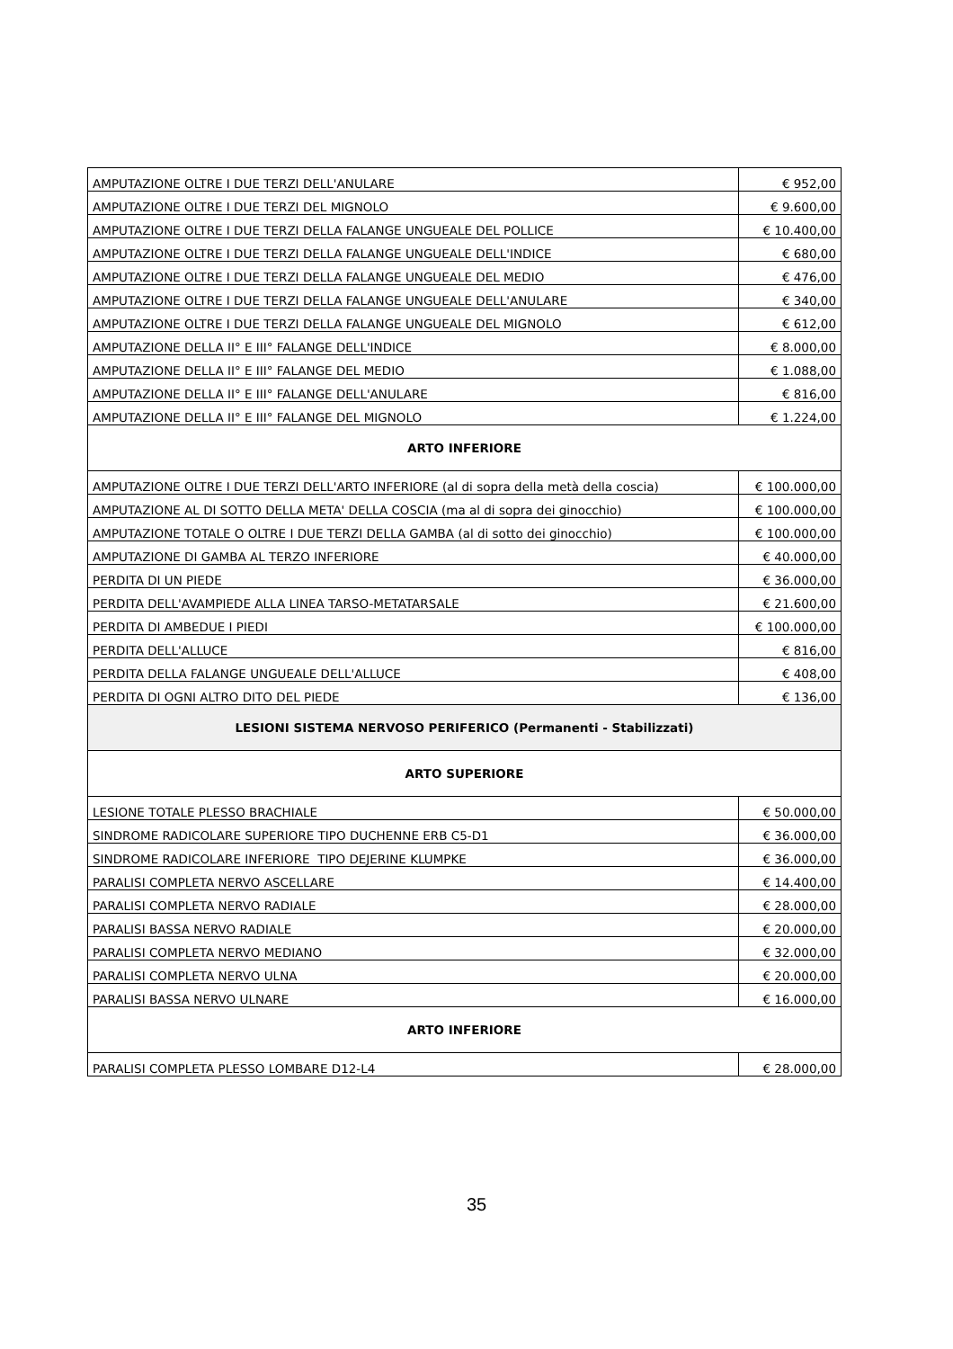| AMPUTAZIONE OLTRE I DUE TERZI DELL'ANULARE | € 952,00 |
| AMPUTAZIONE OLTRE I DUE TERZI DEL MIGNOLO | € 9.600,00 |
| AMPUTAZIONE OLTRE I DUE TERZI DELLA FALANGE UNGUEALE DEL POLLICE | € 10.400,00 |
| AMPUTAZIONE OLTRE I DUE TERZI DELLA FALANGE UNGUEALE DELL'INDICE | € 680,00 |
| AMPUTAZIONE OLTRE I DUE TERZI DELLA FALANGE UNGUEALE DEL MEDIO | € 476,00 |
| AMPUTAZIONE OLTRE I DUE TERZI DELLA FALANGE UNGUEALE DELL'ANULARE | € 340,00 |
| AMPUTAZIONE OLTRE I DUE TERZI DELLA FALANGE UNGUEALE DEL MIGNOLO | € 612,00 |
| AMPUTAZIONE DELLA II° E III° FALANGE DELL'INDICE | € 8.000,00 |
| AMPUTAZIONE DELLA II° E III° FALANGE DEL MEDIO | € 1.088,00 |
| AMPUTAZIONE DELLA II° E III° FALANGE DELL'ANULARE | € 816,00 |
| AMPUTAZIONE DELLA II° E III° FALANGE DEL MIGNOLO | € 1.224,00 |
| ARTO INFERIORE | |
| AMPUTAZIONE OLTRE I DUE TERZI DELL'ARTO INFERIORE (al di sopra della metà della coscia) | € 100.000,00 |
| AMPUTAZIONE AL DI SOTTO DELLA META' DELLA COSCIA (ma al di sopra dei ginocchio) | € 100.000,00 |
| AMPUTAZIONE TOTALE O OLTRE I DUE TERZI DELLA GAMBA (al di sotto dei ginocchio) | € 100.000,00 |
| AMPUTAZIONE DI GAMBA AL TERZO INFERIORE | € 40.000,00 |
| PERDITA DI UN PIEDE | € 36.000,00 |
| PERDITA DELL'AVAMPIEDE ALLA LINEA TARSO-METATARSALE | € 21.600,00 |
| PERDITA DI AMBEDUE I PIEDI | € 100.000,00 |
| PERDITA DELL'ALLUCE | € 816,00 |
| PERDITA DELLA FALANGE UNGUEALE DELL'ALLUCE | € 408,00 |
| PERDITA DI OGNI ALTRO DITO DEL PIEDE | € 136,00 |
| LESIONI SISTEMA NERVOSO PERIFERICO (Permanenti - Stabilizzati) | |
| ARTO SUPERIORE | |
| LESIONE TOTALE PLESSO BRACHIALE | € 50.000,00 |
| SINDROME RADICOLARE SUPERIORE TIPO DUCHENNE ERB C5-D1 | € 36.000,00 |
| SINDROME RADICOLARE INFERIORE TIPO DEJERINE KLUMPKE | € 36.000,00 |
| PARALISI COMPLETA NERVO ASCELLARE | € 14.400,00 |
| PARALISI COMPLETA NERVO RADIALE | € 28.000,00 |
| PARALISI BASSA NERVO RADIALE | € 20.000,00 |
| PARALISI COMPLETA NERVO MEDIANO | € 32.000,00 |
| PARALISI COMPLETA NERVO ULNA | € 20.000,00 |
| PARALISI BASSA NERVO ULNARE | € 16.000,00 |
| ARTO INFERIORE | |
| PARALISI COMPLETA PLESSO LOMBARE D12-L4 | € 28.000,00 |
35